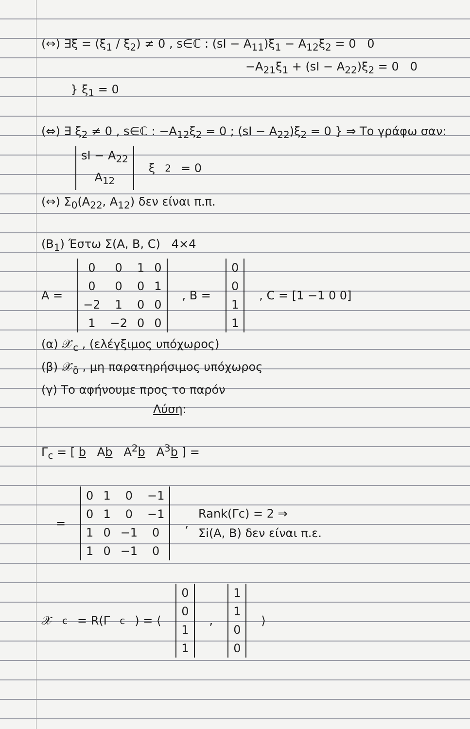(⇔) ∃ξ = (ξ<sub>1</sub> / ξ<sub>2</sub>) ≠ 0 , s∈ℂ : (sI − A<sub>11</sub>)ξ<sub>1</sub> − A<sub>12</sub>ξ<sub>2</sub> = 0 0
−A<sub>21</sub>ξ<sub>1</sub> + (sI − A<sub>22</sub>)ξ<sub>2</sub> = 0 0
} ξ<sub>1</sub> = 0
(⇔) ∃ ξ<sub>2</sub> ≠ 0 , s∈ℂ : −A<sub>12</sub>ξ<sub>2</sub> = 0 ; (sI − A<sub>22</sub>)ξ<sub>2</sub> = 0 } ⇒ Το γράφω σαν:
| sI − A<sub>22</sub> |
| A<sub>12</sub> |
ξ<sub>2</sub> = 0
(⇔) Σ<sub>0</sub>(A<sub>22</sub>, A<sub>12</sub>) δεν είναι π.π.
(B<sub>1</sub>) Έστω Σ(A, B, C) 4×4
A =
| 0 | 0 | 1 | 0 |
| 0 | 0 | 0 | 1 |
| −2 | 1 | 0 | 0 |
| 1 | −2 | 0 | 0 |
, B =
| 0 |
| 0 |
| 1 |
| 1 |
, C = [1 −1 0 0]
(α) 𝒳<sub>c</sub> , (ελέγξιμος υπόχωρος)
(β) 𝒳<sub>ō</sub> , μη παρατηρήσιμος υπόχωρος
(γ) Το αφήνουμε προς το παρόν
Λύση:
Γ<sub>c</sub> = [ b Ab A<sup>2</sup>b A<sup>3</sup>b ] =
=
| 0 | 1 | 0 | −1 |
| 0 | 1 | 0 | −1 |
| 1 | 0 | −1 | 0 |
| 1 | 0 | −1 | 0 |
,
Rank(Γc) = 2 ⇒
Σi(A, B) δεν είναι π.ε.
𝒳<sub>c</sub> = R(Γ<sub>c</sub>) = ⟨
| 0 |
| 0 |
| 1 |
| 1 |
,
| 1 |
| 1 |
| 0 |
| 0 |
⟩